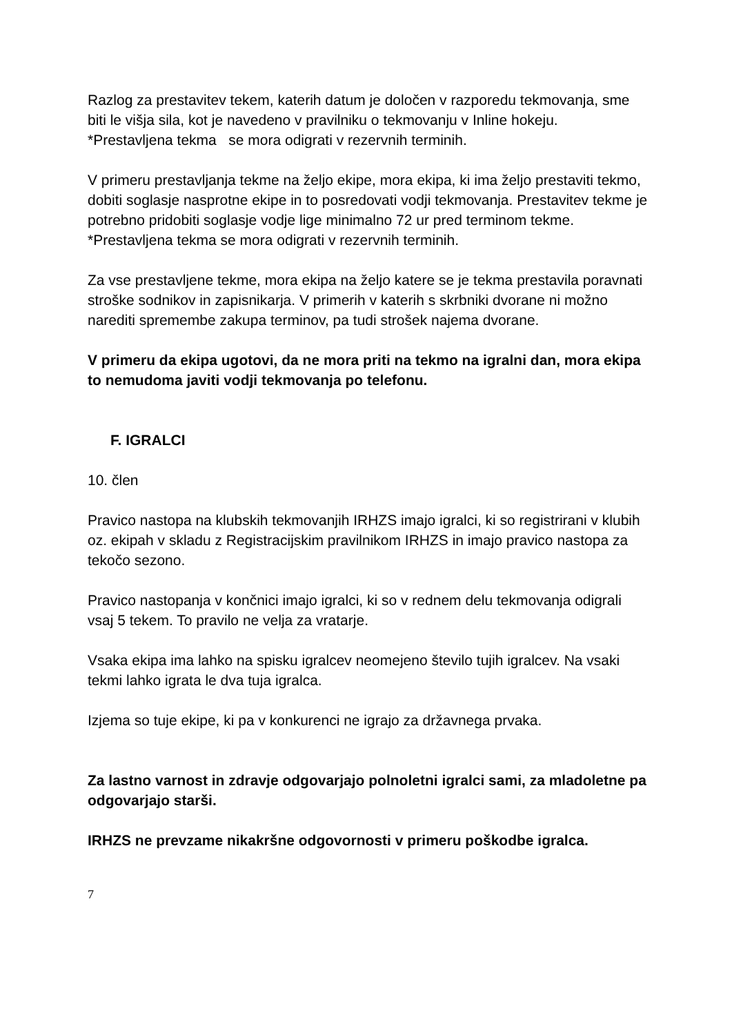Razlog za prestavitev tekem, katerih datum je določen v razporedu tekmovanja, sme biti le višja sila, kot je navedeno v pravilniku o tekmovanju v Inline hokeju.
*Prestavljena tekma se mora odigrati v rezervnih terminih.
V primeru prestavljanja tekme na željo ekipe, mora ekipa, ki ima željo prestaviti tekmo, dobiti soglasje nasprotne ekipe in to posredovati vodji tekmovanja. Prestavitev tekme je potrebno pridobiti soglasje vodje lige minimalno 72 ur pred terminom tekme.
*Prestavljena tekma se mora odigrati v rezervnih terminih.
Za vse prestavljene tekme, mora ekipa na željo katere se je tekma prestavila poravnati stroške sodnikov in zapisnikarja. V primerih v katerih s skrbniki dvorane ni možno narediti spremembe zakupa terminov, pa tudi strošek najema dvorane.
V primeru da ekipa ugotovi, da ne mora priti na tekmo na igralni dan, mora ekipa to nemudoma javiti vodji tekmovanja po telefonu.
F. IGRALCI
10. člen
Pravico nastopa na klubskih tekmovanjih IRHZS imajo igralci, ki so registrirani v klubih oz. ekipah v skladu z Registracijskim pravilnikom IRHZS in imajo pravico nastopa za tekočo sezono.
Pravico nastopanja v končnici imajo igralci, ki so v rednem delu tekmovanja odigrali vsaj 5 tekem. To pravilo ne velja za vratarje.
Vsaka ekipa ima lahko na spisku igralcev neomejeno število tujih igralcev. Na vsaki tekmi lahko igrata le dva tuja igralca.
Izjema so tuje ekipe, ki pa v konkurenci ne igrajo za državnega prvaka.
Za lastno varnost in zdravje odgovarjajo polnoletni igralci sami, za mladoletne pa odgovarjajo starši.
IRHZS ne prevzame nikakršne odgovornosti v primeru poškodbe igralca.
7